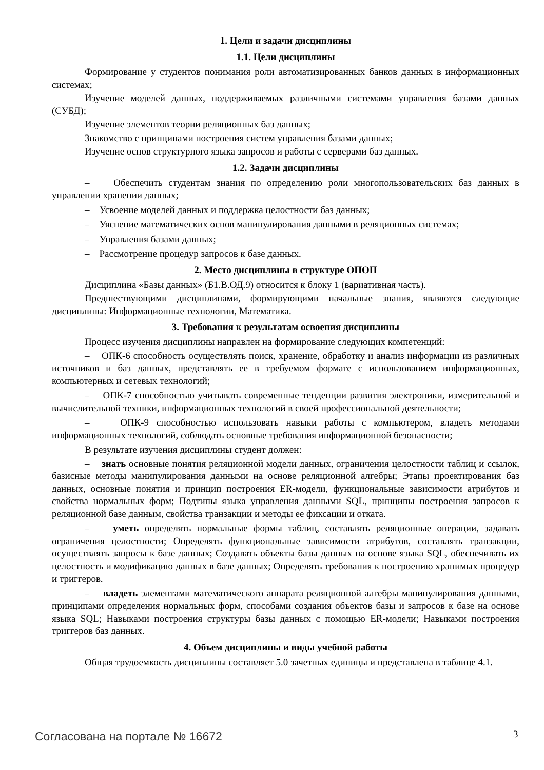1. Цели и задачи дисциплины
1.1. Цели дисциплины
Формирование у студентов понимания роли автоматизированных банков данных в информационных системах;
Изучение моделей данных, поддерживаемых различными системами управления базами данных (СУБД);
Изучение элементов теории реляционных баз данных;
Знакомство с принципами построения систем управления базами данных;
Изучение основ структурного языка запросов и работы с серверами баз данных.
1.2. Задачи дисциплины
– Обеспечить студентам знания по определению роли многопользовательских баз данных в управлении хранении данных;
– Усвоение моделей данных и поддержка целостности баз данных;
– Уяснение математических основ манипулирования данными в реляционных системах;
– Управления базами данных;
– Рассмотрение процедур запросов к базе данных.
2. Место дисциплины в структуре ОПОП
Дисциплина «Базы данных» (Б1.В.ОД.9) относится к блоку 1 (вариативная часть).
Предшествующими дисциплинами, формирующими начальные знания, являются следующие дисциплины: Информационные технологии, Математика.
3. Требования к результатам освоения дисциплины
Процесс изучения дисциплины направлен на формирование следующих компетенций:
– ОПК-6 способность осуществлять поиск, хранение, обработку и анализ информации из различных источников и баз данных, представлять ее в требуемом формате с использованием информационных, компьютерных и сетевых технологий;
– ОПК-7 способностью учитывать современные тенденции развития электроники, измерительной и вычислительной техники, информационных технологий в своей профессиональной деятельности;
– ОПК-9 способностью использовать навыки работы с компьютером, владеть методами информационных технологий, соблюдать основные требования информационной безопасности;
В результате изучения дисциплины студент должен:
– знать основные понятия реляционной модели данных, ограничения целостности таблиц и ссылок, базисные методы манипулирования данными на основе реляционной алгебры; Этапы проектирования баз данных, основные понятия и принцип построения ER-модели, функциональные зависимости атрибутов и свойства нормальных форм; Подтипы языка управления данными SQL, принципы построения запросов к реляционной базе данным, свойства транзакции и методы ее фиксации и отката.
– уметь определять нормальные формы таблиц, составлять реляционные операции, задавать ограничения целостности; Определять функциональные зависимости атрибутов, составлять транзакции, осуществлять запросы к базе данных; Создавать объекты базы данных на основе языка SQL, обеспечивать их целостность и модификацию данных в базе данных; Определять требования к построению хранимых процедур и триггеров.
– владеть элементами математического аппарата реляционной алгебры манипулирования данными, принципами определения нормальных форм, способами создания объектов базы и запросов к базе на основе языка SQL; Навыками построения структуры базы данных с помощью ER-модели; Навыками построения триггеров баз данных.
4. Объем дисциплины и виды учебной работы
Общая трудоемкость дисциплины составляет 5.0 зачетных единицы и представлена в таблице 4.1.
Согласована на портале № 16672 3